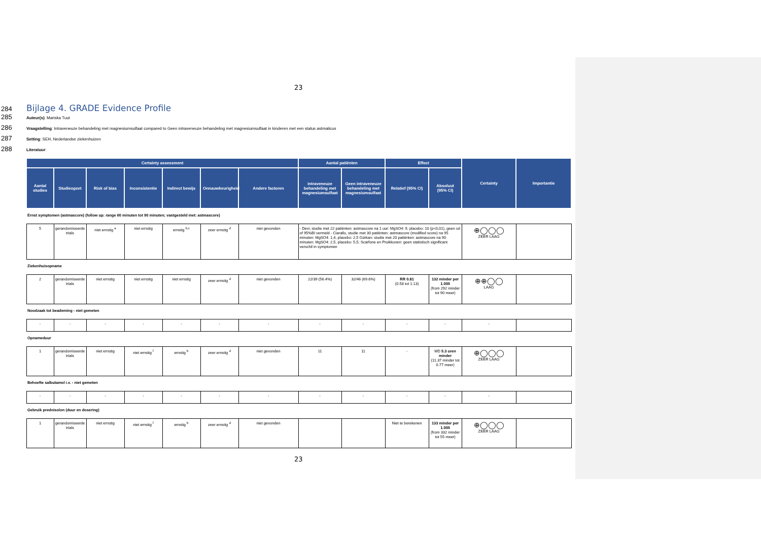23
284
Bijlage 4. GRADE Evidence Profile
285 Auteur(s): Mariska Tuut
286 Vraagstelling: Intraveneuze behandeling met magnesiumsulfaat compared to Geen intraveneuze behandeling met magnesiumsulfaat in kinderen met een status astmaticus
287 Setting: SEH, Nederlandse ziekenhuizen
288 Literatuur:
| Certainty assessment | | | | | | | Aantal patiënten | | Effect | | Certainty | Importantie |
| --- | --- | --- | --- | --- | --- | --- | --- | --- | --- | --- | --- | --- |
| Aantal studies | Studieopzet | Risk of bias | Inconsistentie | Indirect bewijs | Onnauwkeurigheid | Andere factoren | intraveneuze behandeling met magnesiumsulfaat | Geen intraveneuze behandeling met magnesiumsulfaat | Relatief (95% CI) | Absoluut (95% CI) | | |
| Ernst symptomen (astmascore) (follow up: range 60 minuten tot 90 minuten; vastgesteld met: astmascore) | | | | | | | | | | | | |
| 5 | gerandomiseerde trials | niet ernstig <sup>a</sup> | niet ernstig | ernstig <sup>b,c</sup> | zeer ernstig <sup>d</sup> | niet gevonden | - Devi, studie met 22 patiënten: astmascore na 1 uur: MgSO4: 9, placebo: 10 (p<0,01), geen sd of 95%BI vermeld - Ciarallo, studie met 30 patiënten: astmascore (modified score) na 95 minuten: MgSO4: 1,4, placebo: 2,5 Gürkan: studie met 20 patiënten: astmascore na 90 minuten: MgSO4: 2,5, placebo: 5,5; Scarfone en Pruikkonen: geen statistisch significant verschil in symptomen | | | | ⊕◯◯◯ ZEER LAAG | |
| Ziekenhuisopname | | | | | | | | | | | | |
| 2 | gerandomiseerde trials | niet ernstig | niet ernstig | niet ernstig | zeer ernstig <sup>d</sup> | niet gevonden | 22/39 (56.4%) | 32/46 (69.6%) | RR 0.81 (0.58 tot 1.13) | 132 minder per 1.000 (from 292 minder tot 90 meer) | ⊕⊕◯◯ LAAG | |
| Noodzaak tot beademing - niet gemeten | | | | | | | | | | | | |
| - | - | - | - | - | - | - | - | - | - | - | - | |
| Opnameduur | | | | | | | | | | | | |
| 1 | gerandomiseerde trials | niet ernstig | niet ernstig <sup>f</sup> | ernstig <sup>b</sup> | zeer ernstig <sup>d</sup> | niet gevonden | 11 | 11 | - | MD 5.3 uren minder (11.37 minder tot 0.77 meer) | ⊕◯◯◯ ZEER LAAG | |
| Behoefte salbutamol i.v. - niet gemeten | | | | | | | | | | | | |
| - | - | - | - | - | - | - | - | - | - | - | - | |
| Gebruik prednisolon (duur en dosering) | | | | | | | | | | | | |
| 1 | gerandomiseerde trials | niet ernstig | niet ernstig <sup>f</sup> | ernstig <sup>b</sup> | zeer ernstig <sup>d</sup> | niet gevonden | | | Niet te berekenen | 133 minder per 1.000 (from 332 minder tot 55 meer) | ⊕◯◯◯ ZEER LAAG | |
23